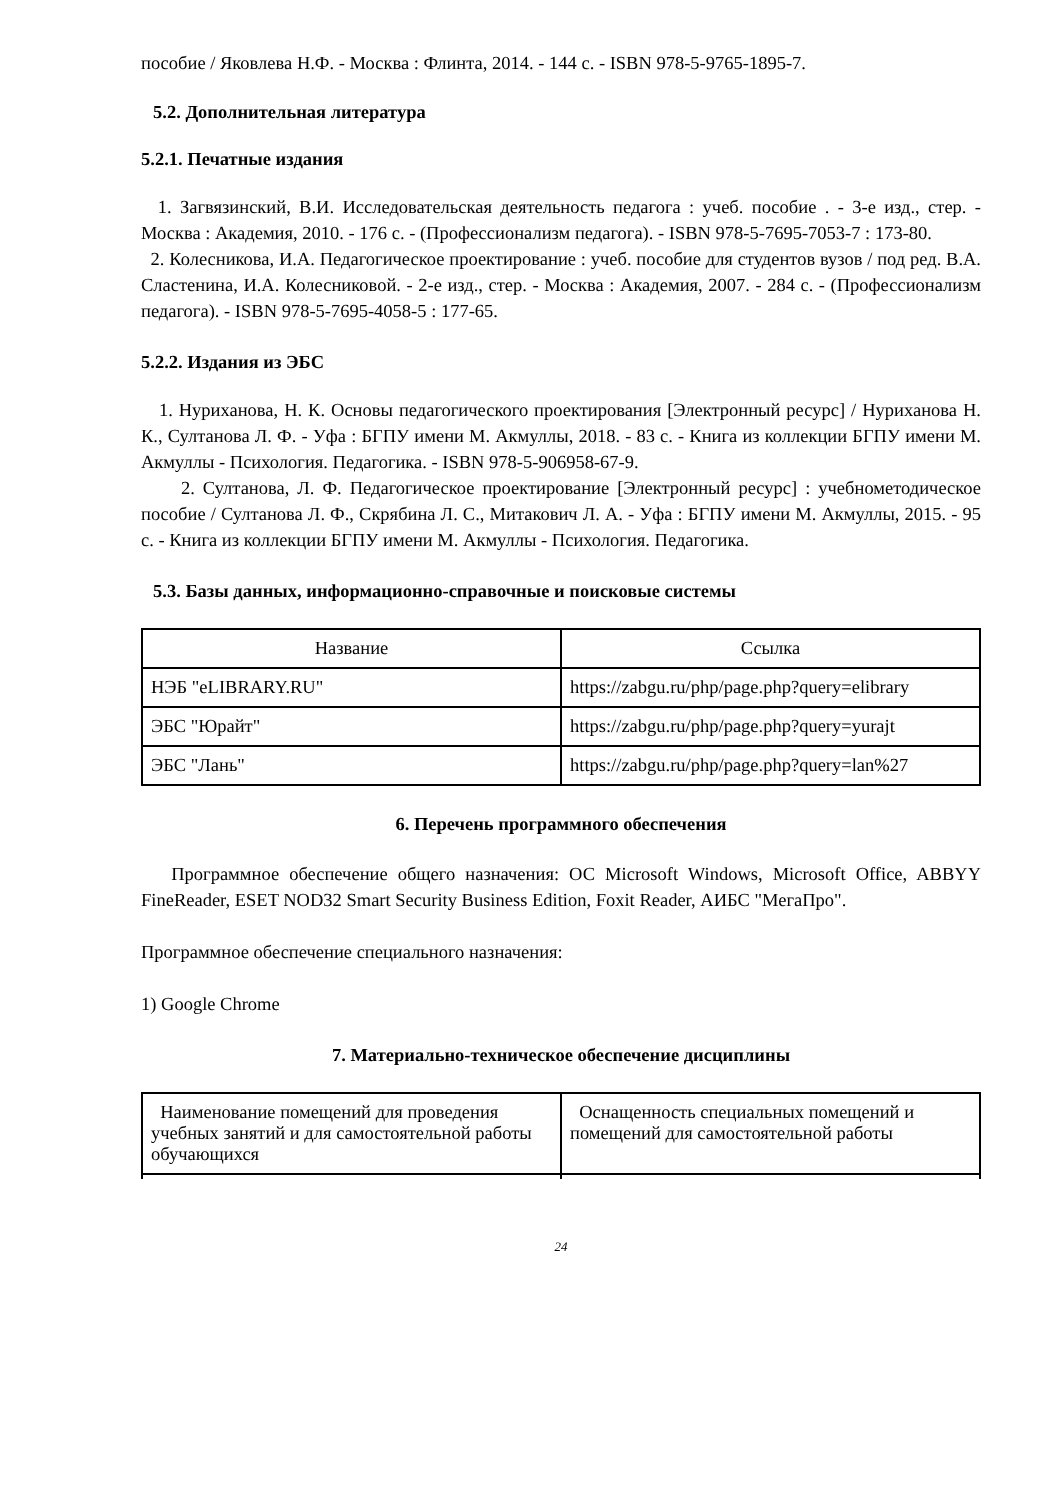пособие / Яковлева Н.Ф. - Москва : Флинта, 2014. - 144 с. - ISBN 978-5-9765-1895-7.
5.2. Дополнительная литература
5.2.1. Печатные издания
1. Загвязинский, В.И. Исследовательская деятельность педагога : учеб. пособие . - 3-е изд., стер. - Москва : Академия, 2010. - 176 с. - (Профессионализм педагога). - ISBN 978-5-7695-7053-7 : 173-80.
2. Колесникова, И.А. Педагогическое проектирование : учеб. пособие для студентов вузов / под ред. В.А. Сластенина, И.А. Колесниковой. - 2-е изд., стер. - Москва : Академия, 2007. - 284 с. - (Профессионализм педагога). - ISBN 978-5-7695-4058-5 : 177-65.
5.2.2. Издания из ЭБС
1. Нуриханова, Н. К. Основы педагогического проектирования [Электронный ресурс] / Нуриханова Н. К., Султанова Л. Ф. - Уфа : БГПУ имени М. Акмуллы, 2018. - 83 с. - Книга из коллекции БГПУ имени М. Акмуллы - Психология. Педагогика. - ISBN 978-5-906958-67-9.
2. Султанова, Л. Ф. Педагогическое проектирование [Электронный ресурс] : учебнометодическое пособие / Султанова Л. Ф., Скрябина Л. С., Митакович Л. А. - Уфа : БГПУ имени М. Акмуллы, 2015. - 95 с. - Книга из коллекции БГПУ имени М. Акмуллы - Психология. Педагогика.
5.3. Базы данных, информационно-справочные и поисковые системы
| Название | Ссылка |
| --- | --- |
| НЭБ "eLIBRARY.RU" | https://zabgu.ru/php/page.php?query=elibrary |
| ЭБС "Юрайт" | https://zabgu.ru/php/page.php?query=yurajt |
| ЭБС "Лань" | https://zabgu.ru/php/page.php?query=lan%27 |
6. Перечень программного обеспечения
Программное обеспечение общего назначения: ОС Microsoft Windows, Microsoft Office, ABBYY FineReader, ESET NOD32 Smart Security Business Edition, Foxit Reader, АИБС "МегаПро".
Программное обеспечение специального назначения:
1) Google Chrome
7. Материально-техническое обеспечение дисциплины
| Наименование помещений для проведения учебных занятий и для самостоятельной работы обучающихся | Оснащенность специальных помещений и помещений для самостоятельной работы |
24